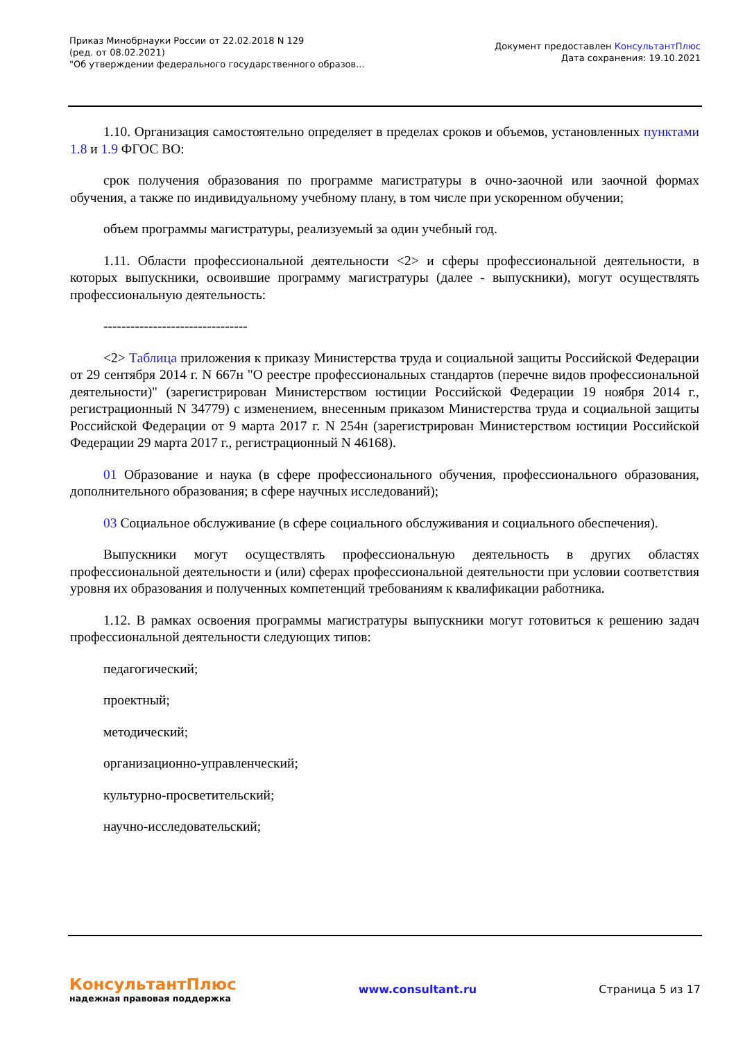Приказ Минобрнауки России от 22.02.2018 N 129
(ред. от 08.02.2021)
"Об утверждении федерального государственного образов...
Документ предоставлен КонсультантПлюс
Дата сохранения: 19.10.2021
1.10. Организация самостоятельно определяет в пределах сроков и объемов, установленных пунктами 1.8 и 1.9 ФГОС ВО:
срок получения образования по программе магистратуры в очно-заочной или заочной формах обучения, а также по индивидуальному учебному плану, в том числе при ускоренном обучении;
объем программы магистратуры, реализуемый за один учебный год.
1.11. Области профессиональной деятельности <2> и сферы профессиональной деятельности, в которых выпускники, освоившие программу магистратуры (далее - выпускники), могут осуществлять профессиональную деятельность:
--------------------------------
<2> Таблица приложения к приказу Министерства труда и социальной защиты Российской Федерации от 29 сентября 2014 г. N 667н "О реестре профессиональных стандартов (перечне видов профессиональной деятельности)" (зарегистрирован Министерством юстиции Российской Федерации 19 ноября 2014 г., регистрационный N 34779) с изменением, внесенным приказом Министерства труда и социальной защиты Российской Федерации от 9 марта 2017 г. N 254н (зарегистрирован Министерством юстиции Российской Федерации 29 марта 2017 г., регистрационный N 46168).
01 Образование и наука (в сфере профессионального обучения, профессионального образования, дополнительного образования; в сфере научных исследований);
03 Социальное обслуживание (в сфере социального обслуживания и социального обеспечения).
Выпускники могут осуществлять профессиональную деятельность в других областях профессиональной деятельности и (или) сферах профессиональной деятельности при условии соответствия уровня их образования и полученных компетенций требованиям к квалификации работника.
1.12. В рамках освоения программы магистратуры выпускники могут готовиться к решению задач профессиональной деятельности следующих типов:
педагогический;
проектный;
методический;
организационно-управленческий;
культурно-просветительский;
научно-исследовательский;
КонсультантПлюс
надежная правовая поддержка
www.consultant.ru Страница 5 из 17